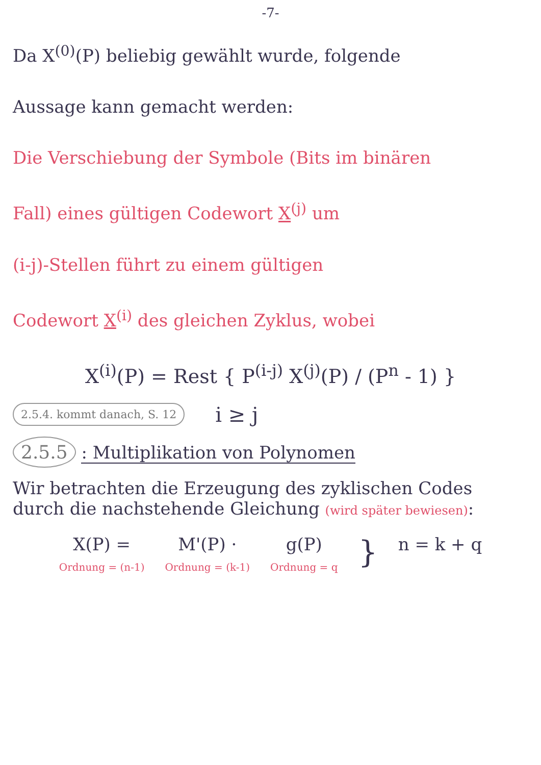-7-
Da X<sup>(0)</sup>(P) beliebig gewählt wurde, folgende
Aussage kann gemacht werden:
Die Verschiebung der Symbole (Bits im binären
Fall) eines gültigen Codewort X<sup>(j)</sup> um
(i-j)-Stellen führt zu einem gültigen
Codewort X<sup>(i)</sup> des gleichen Zyklus, wobei
X<sup>(i)</sup>(P) = Rest { P<sup>(i-j)</sup> X<sup>(j)</sup>(P) / (P<sup>n</sup> - 1) }
2.5.4. kommt danach, S. 12 i ≥ j
2.5.5 : Multiplikation von Polynomen
Wir betrachten die Erzeugung des zyklischen Codes durch die nachstehende Gleichung (wird später bewiesen):
X(P) =
Ordnung = (n-1)
M'(P) ·
Ordnung = (k-1)
g(P)
Ordnung = q
}
n = k + q